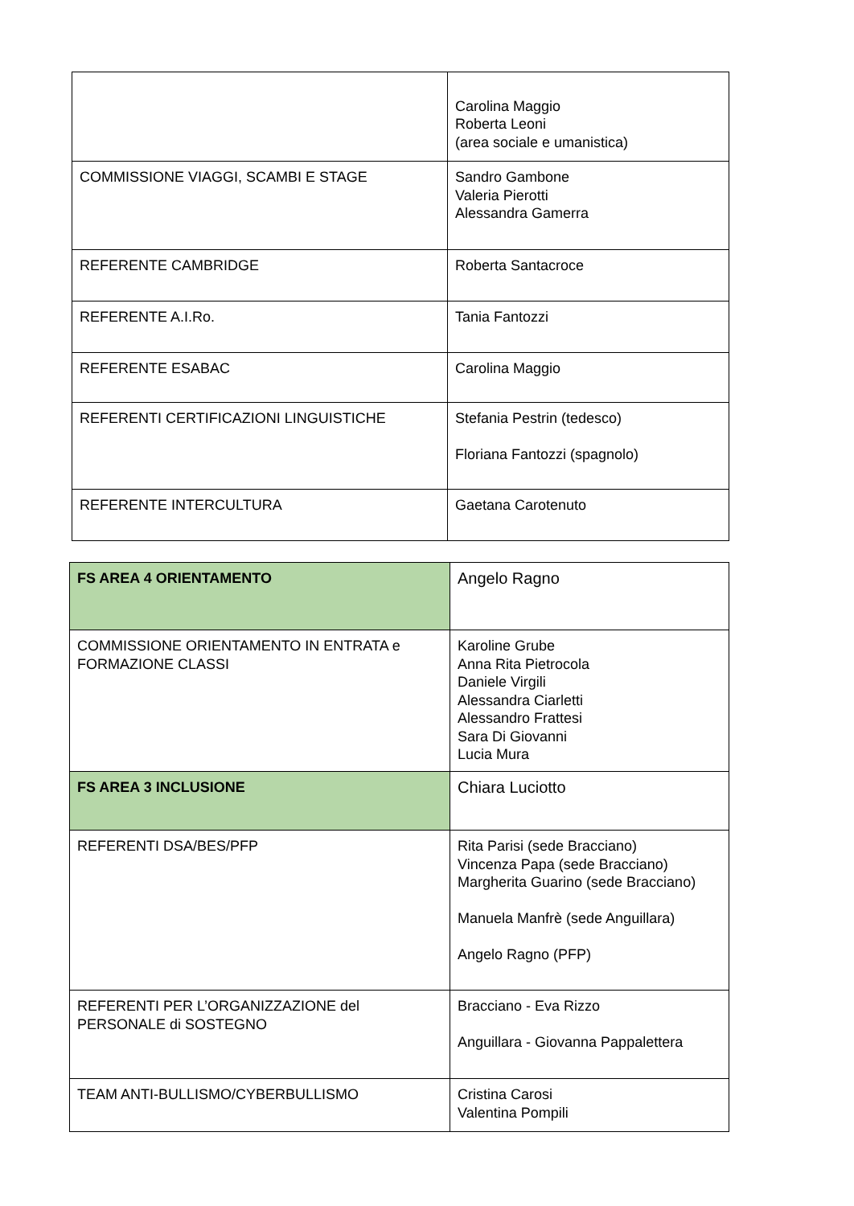| | Carolina Maggio Roberta Leoni (area sociale e umanistica) |
| COMMISSIONE VIAGGI, SCAMBI E STAGE | Sandro Gambone Valeria Pierotti Alessandra Gamerra |
| REFERENTE CAMBRIDGE | Roberta Santacroce |
| REFERENTE A.I.Ro. | Tania Fantozzi |
| REFERENTE ESABAC | Carolina Maggio |
| REFERENTI CERTIFICAZIONI LINGUISTICHE | Stefania Pestrin (tedesco) Floriana Fantozzi (spagnolo) |
| REFERENTE INTERCULTURA | Gaetana Carotenuto |
| FS AREA 4 ORIENTAMENTO | Angelo Ragno |
| COMMISSIONE ORIENTAMENTO IN ENTRATA e FORMAZIONE CLASSI | Karoline Grube Anna Rita Pietrocola Daniele Virgili Alessandra Ciarletti Alessandro Frattesi Sara Di Giovanni Lucia Mura |
| FS AREA 3 INCLUSIONE | Chiara Luciotto |
| REFERENTI DSA/BES/PFP | Rita Parisi (sede Bracciano) Vincenza Papa (sede Bracciano) Margherita Guarino (sede Bracciano) Manuela Manfrè (sede Anguillara) Angelo Ragno (PFP) |
| REFERENTI PER L’ORGANIZZAZIONE del PERSONALE di SOSTEGNO | Bracciano - Eva Rizzo Anguillara - Giovanna Pappalettera |
| TEAM ANTI-BULLISMO/CYBERBULLISMO | Cristina Carosi Valentina Pompili |